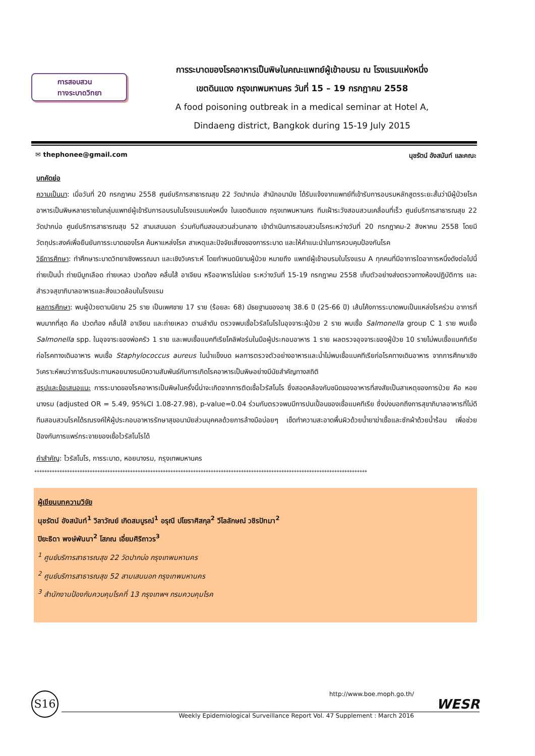การสอบสวน
ทางระบาดวิทยา
การระบาดของโรคอาหารเป็นพิษในคณะแพทย์ผู้เข้าอบรม ณ โรงแรมแห่งหนึ่ง
เขตดินแดง กรุงเทพมหานคร วันที่ 15 – 19 กรกฎาคม 2558
A food poisoning outbreak in a medical seminar at Hotel A,
Dindaeng district, Bangkok during 15-19 July 2015
✉ thephonee@gmail.com นุชรัตน์ อังสนันท์ และคณะ
บทคัดย่อ
ความเป็นมา: เมื่อวันที่ 20 กรกฎาคม 2558 ศูนย์บริการสาธารณสุข 22 วัดปากบ่อ สำนักอนามัย ได้รับแจ้งจากแพทย์ที่เข้ารับการอบรมหลักสูตรระยะสั้นว่ามีผู้ป่วยโรคอาหารเป็นพิษหลายรายในกลุ่มแพทย์ผู้เข้ารับการอบรมในโรงแรมแห่งหนึ่ง ในเขตดินแดง กรุงเทพมหานคร ทีมเฝ้าระวังสอบสวนเคลื่อนที่เร็ว ศูนย์บริการสาธารณสุข 22 วัดปากบ่อ ศูนย์บริการสาธารณสุข 52 สามเสนนอก ร่วมกับทีมสอบสวนส่วนกลาง เข้าดำเนินการสอบสวนโรคระหว่างวันที่ 20 กรกฎาคม-2 สิงหาคม 2558 โดยมีวัตถุประสงค์เพื่อยืนยันการระบาดของโรค ค้นหาแหล่งโรค สาเหตุและปัจจัยเสี่ยงของการระบาด และให้คำแนะนำในการควบคุมป้องกันโรค
วิธีการศึกษา: ทำศึกษาระบาดวิทยาเชิงพรรณนา และเชิงวิเคราะห์ โดยกำหนดนิยามผู้ป่วย หมายถึง แพทย์ผู้เข้าอบรมในโรงแรม A ทุกคนที่มีอาการใดอาการหนึ่งดังต่อไปนี้ ถ่ายเป็นน้ำ ถ่ายมีมูกเลือด ถ่ายเหลว ปวดท้อง คลื่นไส้ อาเจียน หรืออาหารไม่ย่อย ระหว่างวันที่ 15-19 กรกฎาคม 2558 เก็บตัวอย่างส่งตรวจทางห้องปฏิบัติการ และสำรวจสุขาภิบาลอาหารและสิ่งแวดล้อมในโรงแรม
ผลการศึกษา: พบผู้ป่วยตามนิยาม 25 ราย เป็นเพศชาย 17 ราย (ร้อยละ 68) มัธยฐานของอายุ 38.6 ปี (25-66 ปี) เส้นโค้งการระบาดพบเป็นแหล่งโรคร่วม อาการที่พบมากที่สุด คือ ปวดท้อง คลื่นไส้ อาเจียน และถ่ายเหลว ตามลำดับ ตรวจพบเชื้อไวรัสโนโรในอุจจาระผู้ป่วย 2 ราย พบเชื้อ Salmonella group C 1 ราย พบเชื้อ Salmonella spp. ในอุจจาระของพ่อครัว 1 ราย และพบเชื้อแบคทีเรียโคลิฟอร์มในมือผู้ประกอบอาหาร 1 ราย ผลตรวจอุจจาระของผู้ป่วย 10 รายไม่พบเชื้อแบคทีเรียก่อโรคทางเดินอาหาร พบเชื้อ Staphylococcus aureus ในน้ำแข็งบด ผลการตรวจตัวอย่างอาหารและน้ำไม่พบเชื้อแบคทีเรียก่อโรคทางเดินอาหาร จากการศึกษาเชิงวิเคราะห์พบว่าการรับประทานหอยนางรมมีความสัมพันธ์กับการเกิดโรคอาหารเป็นพิษอย่างมีนัยสำคัญทางสถิติ
สรุปและข้อเสนอแนะ การระบาดของโรคอาหารเป็นพิษในครั้งนี้น่าจะเกิดจากการติดเชื้อไวรัสโนโร ซึ่งสอดคล้องกับชนิดของอาหารที่สงสัยเป็นสาเหตุของการป่วย คือ หอยนางรม (adjusted OR = 5.49, 95%CI 1.08-27.98), p-value=0.04 ร่วมกับตรวจพบมีการปนเปื้อนของเชื้อแบคทีเรีย ซึ่งบ่งบอกถึงการสุขาภิบาลอาหารที่ไม่ดี ทีมสอบสวนโรคได้รณรงค์ให้ผู้ประกอบอาหารรักษาสุขอนามัยส่วนบุคคลด้วยการล้างมือบ่อยๆ เช็ดทำความสะอาดพื้นผิวด้วยน้ำยาฆ่าเชื้อและซักผ้าด้วยน้ำร้อน เพื่อช่วยป้องกันการแพร่กระจายของเชื้อไวรัสโนโรได้
คำสำคัญ: ไวรัสโนโร, การระบาด, หอยนางรม, กรุงเทพมหานคร
************************************************************************************************************************************
ผู้เขียนบทความวิจัย
นุชรัตน์ อังสนันท์<sup>1</sup> วิลาวัณย์ เกิดสมบูรณ์<sup>1</sup> อรุณี ปโยราศิสกุล<sup>2</sup> วีไลลักษณ์ วชิรปัทมา<sup>2</sup>
ปิยะธิดา พงษ์พันนา<sup>2</sup> โสภณ เอี่ยมศิริถาวร<sup>3</sup>
<sup>1</sup> ศูนย์บริการสาธารณสุข 22 วัดปากบ่อ กรุงเทพมหานคร
<sup>2</sup> ศูนย์บริการสาธารณสุข 52 สามเสนนอก กรุงเทพมหานคร
<sup>3</sup> สำนักงานป้องกันควบคุมโรคที่ 13 กรุงเทพฯ กรมควบคุมโรค
S16
http://www.boe.moph.go.th/
Weekly Epidemiological Surveillance Report Vol. 47 Supplement : March 2016
WESR